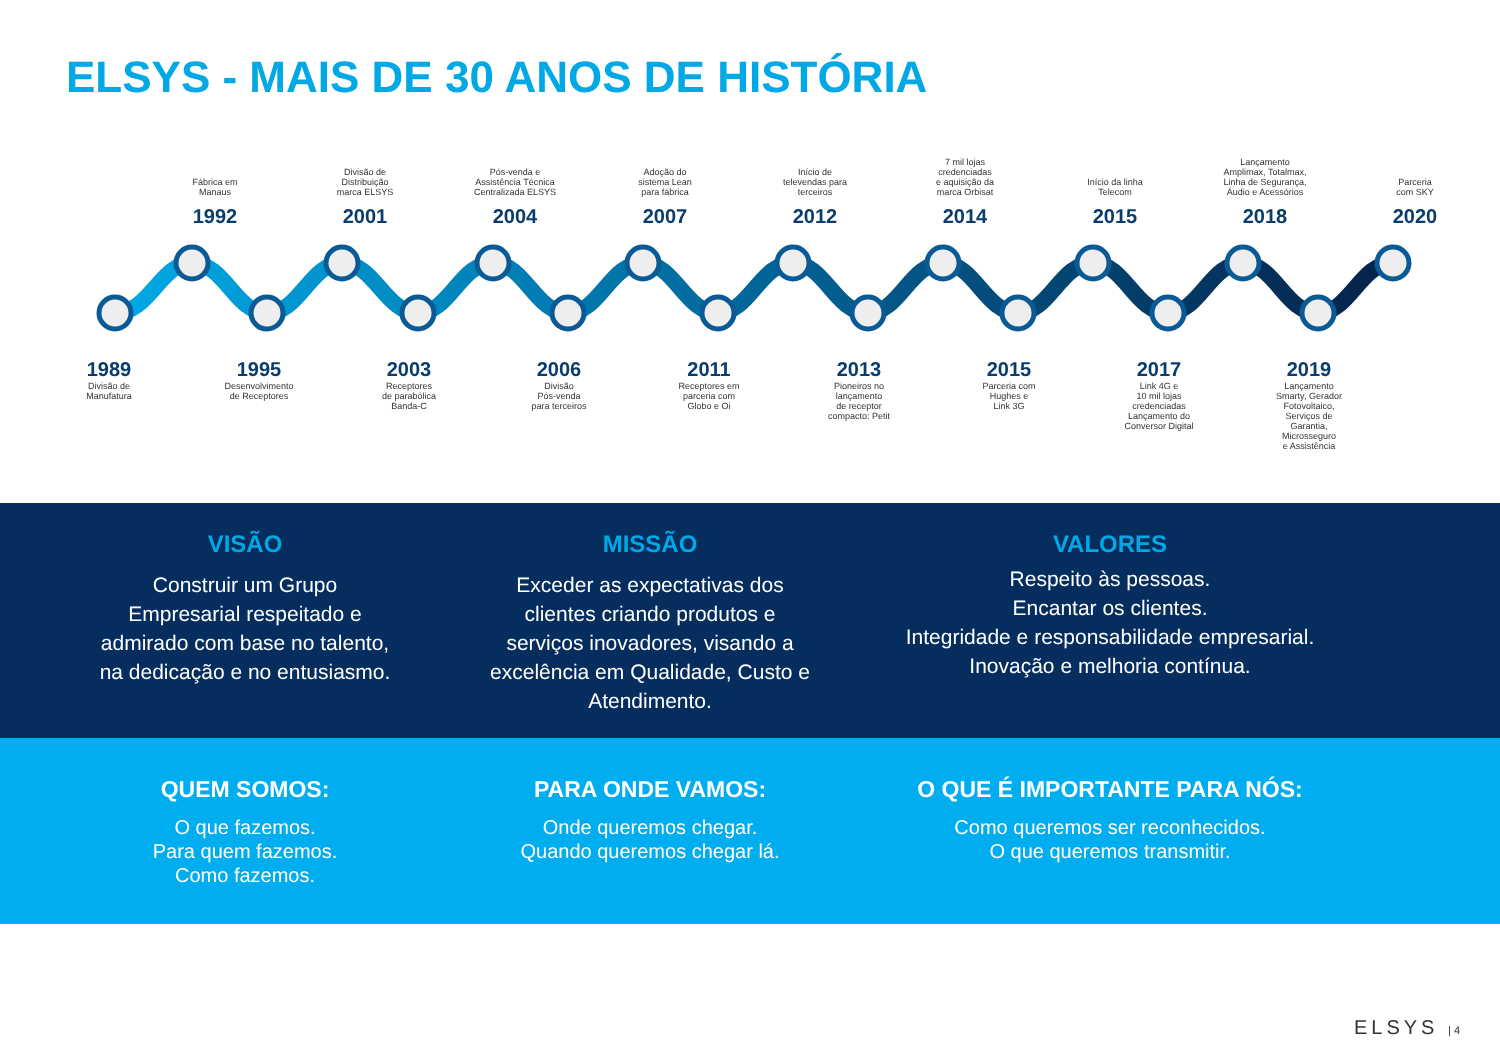ELSYS - MAIS DE 30 ANOS DE HISTÓRIA
Fábrica em
Manaus
1992
Divisão de
Distribuição
marca ELSYS
2001
Pós-venda e
Assistência Técnica
Centralizada ELSYS
2004
Adoção do
sistema Lean
para fábrica
2007
Início de
televendas para
terceiros
2012
7 mil lojas
credenciadas
e aquisição da
marca Orbisat
2014
Início da linha
Telecom
2015
Lançamento
Amplimax, Totalmax,
Linha de Segurança,
Áudio e Acessórios
2018
Parceria
com SKY
2020
1989
Divisão de
Manufatura
1995
Desenvolvimento
de Receptores
2003
Receptores
de parabólica
Banda-C
2006
Divisão
Pós-venda
para terceiros
2011
Receptores em
parceria com
Globo e Oi
2013
Pioneiros no
lançamento
de receptor
compacto: Petit
2015
Parceria com
Hughes e
Link 3G
2017
Link 4G e
10 mil lojas
credenciadas
Lançamento do
Conversor Digital
2019
Lançamento
Smarty, Gerador
Fotovoltaico,
Serviços de
Garantia,
Microsseguro
e Assistência
VISÃO
Construir um Grupo
Empresarial respeitado e
admirado com base no talento,
na dedicação e no entusiasmo.
MISSÃO
Exceder as expectativas dos clientes criando produtos e serviços inovadores, visando a excelência em Qualidade, Custo e Atendimento.
VALORES
Respeito às pessoas.
Encantar os clientes.
Integridade e responsabilidade empresarial.
Inovação e melhoria contínua.
QUEM SOMOS:
O que fazemos.
Para quem fazemos.
Como fazemos.
PARA ONDE VAMOS:
Onde queremos chegar.
Quando queremos chegar lá.
O QUE É IMPORTANTE PARA NÓS:
Como queremos ser reconhecidos.
O que queremos transmitir.
ELSYS | 4